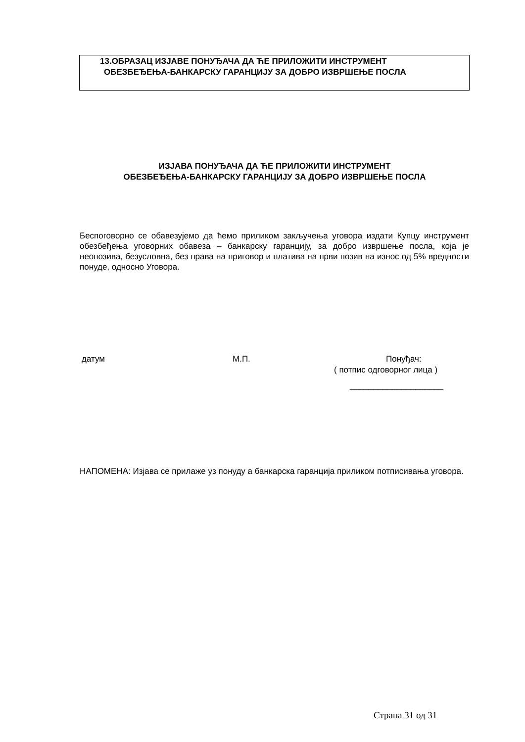13.ОБРАЗАЦ ИЗЈАВЕ ПОНУЂАЧА ДА ЋЕ ПРИЛОЖИТИ ИНСТРУМЕНТ
ОБЕЗБЕЂЕЊА-БАНКАРСКУ ГАРАНЦИЈУ ЗА ДОБРО ИЗВРШЕЊЕ ПОСЛА
ИЗЈАВА ПОНУЂАЧА ДА ЋЕ ПРИЛОЖИТИ ИНСТРУМЕНТ
ОБЕЗБЕЂЕЊА-БАНКАРСКУ ГАРАНЦИЈУ ЗА ДОБРО ИЗВРШЕЊЕ ПОСЛА
Беспоговорно се обавезујемо да ћемо приликом закључења уговора издати Купцу инструмент обезбеђења уговорних обавеза – банкарску гаранцију, за добро извршење посла, која је неопозива, безусловна, без права на приговор и платива на први позив на износ од 5% вредности понуде, односно Уговора.
датум М.П. Понуђач:
( потпис одговорног лица )
____________________
НАПОМЕНА: Изјава се прилаже уз понуду а банкарска гаранција приликом потписивања уговора.
Страна 31 од 31